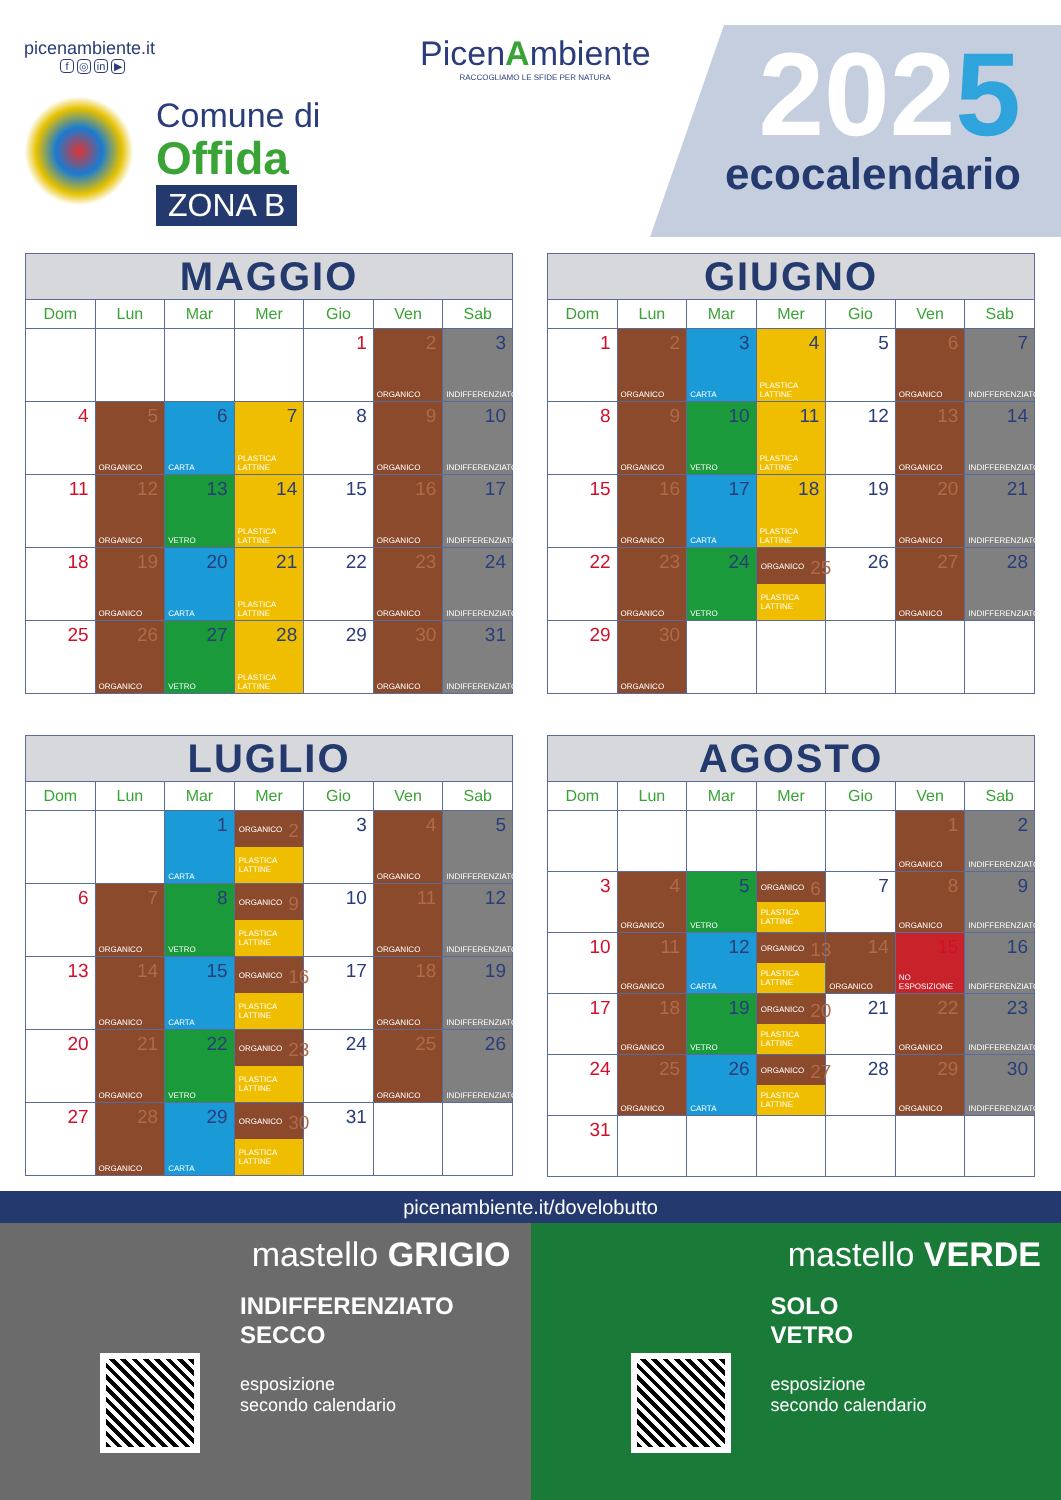picenambiente.it
f ◎ in ▶
Comune di
Offida
ZONA B
PicenAmbiente
RACCOGLIAMO LE SFIDE PER NATURA
2025
ecocalendario
| MAGGIO | | | | | | |
| --- | --- | --- | --- | --- | --- | --- |
| Dom | Lun | Mar | Mer | Gio | Ven | Sab |
| | | | | 1 | 2 ORGANICO | 3 INDIFFERENZIATO |
| 4 | 5 ORGANICO | 6 CARTA | 7 PLASTICA LATTINE | 8 | 9 ORGANICO | 10 INDIFFERENZIATO |
| 11 | 12 ORGANICO | 13 VETRO | 14 PLASTICA LATTINE | 15 | 16 ORGANICO | 17 INDIFFERENZIATO |
| 18 | 19 ORGANICO | 20 CARTA | 21 PLASTICA LATTINE | 22 | 23 ORGANICO | 24 INDIFFERENZIATO |
| 25 | 26 ORGANICO | 27 VETRO | 28 PLASTICA LATTINE | 29 | 30 ORGANICO | 31 INDIFFERENZIATO |
| GIUGNO | | | | | | |
| --- | --- | --- | --- | --- | --- | --- |
| Dom | Lun | Mar | Mer | Gio | Ven | Sab |
| 1 | 2 ORGANICO | 3 CARTA | 4 PLASTICA LATTINE | 5 | 6 ORGANICO | 7 INDIFFERENZIATO |
| 8 | 9 ORGANICO | 10 VETRO | 11 PLASTICA LATTINE | 12 | 13 ORGANICO | 14 INDIFFERENZIATO |
| 15 | 16 ORGANICO | 17 CARTA | 18 PLASTICA LATTINE | 19 | 20 ORGANICO | 21 INDIFFERENZIATO |
| 22 | 23 ORGANICO | 24 VETRO | ORGANICO 25 PLASTICA LATTINE | 26 | 27 ORGANICO | 28 INDIFFERENZIATO |
| 29 | 30 ORGANICO | | | | | |
| LUGLIO | | | | | | |
| --- | --- | --- | --- | --- | --- | --- |
| Dom | Lun | Mar | Mer | Gio | Ven | Sab |
| | | 1 CARTA | ORGANICO 2 PLASTICA LATTINE | 3 | 4 ORGANICO | 5 INDIFFERENZIATO |
| 6 | 7 ORGANICO | 8 VETRO | ORGANICO 9 PLASTICA LATTINE | 10 | 11 ORGANICO | 12 INDIFFERENZIATO |
| 13 | 14 ORGANICO | 15 CARTA | ORGANICO 16 PLASTICA LATTINE | 17 | 18 ORGANICO | 19 INDIFFERENZIATO |
| 20 | 21 ORGANICO | 22 VETRO | ORGANICO 23 PLASTICA LATTINE | 24 | 25 ORGANICO | 26 INDIFFERENZIATO |
| 27 | 28 ORGANICO | 29 CARTA | ORGANICO 30 PLASTICA LATTINE | 31 | | |
| AGOSTO | | | | | | |
| --- | --- | --- | --- | --- | --- | --- |
| Dom | Lun | Mar | Mer | Gio | Ven | Sab |
| | | | | | 1 ORGANICO | 2 INDIFFERENZIATO |
| 3 | 4 ORGANICO | 5 VETRO | ORGANICO 6 PLASTICA LATTINE | 7 | 8 ORGANICO | 9 INDIFFERENZIATO |
| 10 | 11 ORGANICO | 12 CARTA | ORGANICO 13 PLASTICA LATTINE | 14 ORGANICO | 15 NO ESPOSIZIONE | 16 INDIFFERENZIATO |
| 17 | 18 ORGANICO | 19 VETRO | ORGANICO 20 PLASTICA LATTINE | 21 | 22 ORGANICO | 23 INDIFFERENZIATO |
| 24 | 25 ORGANICO | 26 CARTA | ORGANICO 27 PLASTICA LATTINE | 28 | 29 ORGANICO | 30 INDIFFERENZIATO |
| 31 | | | | | | |
picenambiente.it/dovelobutto
mastello GRIGIO
INDIFFERENZIATO
SECCO
esposizione
secondo calendario
mastello VERDE
SOLO
VETRO
esposizione
secondo calendario